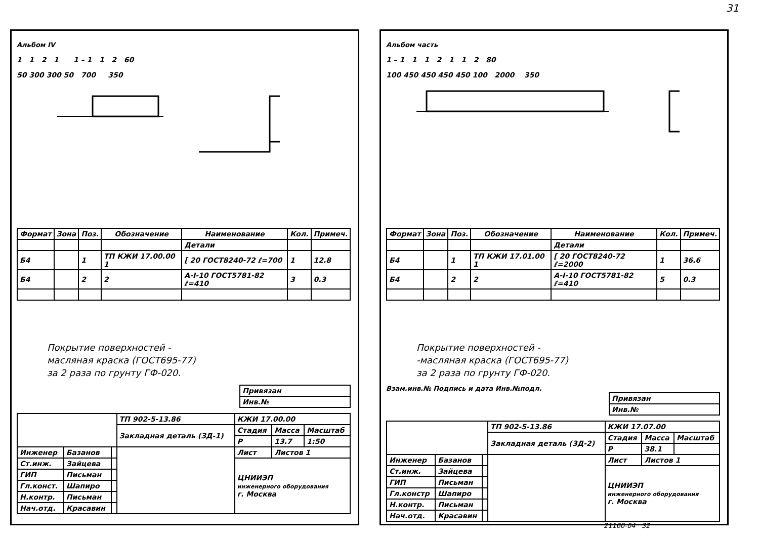31
Альбом IV
1 1 2 1 1 – 1 1 2 60
50 300 300 50 700 350
| Формат | Зона | Поз. | Обозначение | Наименование | Кол. | Примеч. |
| --- | --- | --- | --- | --- | --- | --- |
| | | | | Детали | | |
| Б4 | | 1 | ТП КЖИ 17.00.00 1 | [ 20 ГОСТ8240-72 ℓ=700 | 1 | 12.8 |
| Б4 | | 2 | 2 | А-I-10 ГОСТ5781-82 ℓ=410 | 3 | 0.3 |
Покрытие поверхностей -
масляная краска (ГОСТ695-77)
за 2 раза по грунту ГФ-020.
| Привязан |
| Инв.№ |
| | | | ТП 902-5-13.86 | КЖИ 17.00.00 | | |
| | | | Закладная деталь (ЗД-1) | Стадия | Масса | Масштаб |
| | | | | Р | 13.7 | 1:50 |
| Инженер | Базанов | | | Лист | Листов 1 | |
| Ст.инж. | Зайцева | | | ЦНИИЭП инженерного оборудования г. Москва | | |
| ГИП | Письман | | | | | |
| Гл.конст. | Шапиро | | | | | |
| Н.контр. | Письман | | | | | |
| Нач.отд. | Красавин | | | | | |
Альбом часть
1 – 1 1 1 2 1 1 2 80
100 450 450 450 450 100 2000 350
| Формат | Зона | Поз. | Обозначение | Наименование | Кол. | Примеч. |
| --- | --- | --- | --- | --- | --- | --- |
| | | | | Детали | | |
| Б4 | | 1 | ТП КЖИ 17.01.00 1 | [ 20 ГОСТ8240-72 ℓ=2000 | 1 | 36.6 |
| Б4 | | 2 | 2 | А-I-10 ГОСТ5781-82 ℓ=410 | 5 | 0.3 |
Покрытие поверхностей -
-масляная краска (ГОСТ695-77)
за 2 раза по грунту ГФ-020.
Взам.инв.№ Подпись и дата Инв.№подл.
| Привязан |
| Инв.№ |
| | | | ТП 902-5-13.86 | КЖИ 17.07.00 | | |
| | | | Закладная деталь (ЗД-2) | Стадия | Масса | Масштаб |
| | | | | Р | 38.1 | |
| Инженер | Базанов | | | Лист | Листов 1 | |
| Ст.инж. | Зайцева | | | ЦНИИЭП инженерного оборудования г. Москва | | |
| ГИП | Письман | | | | | |
| Гл.констр | Шапиро | | | | | |
| Н.контр. | Письман | | | | | |
| Нач.отд. | Красавин | | | | | |
21160-04 32